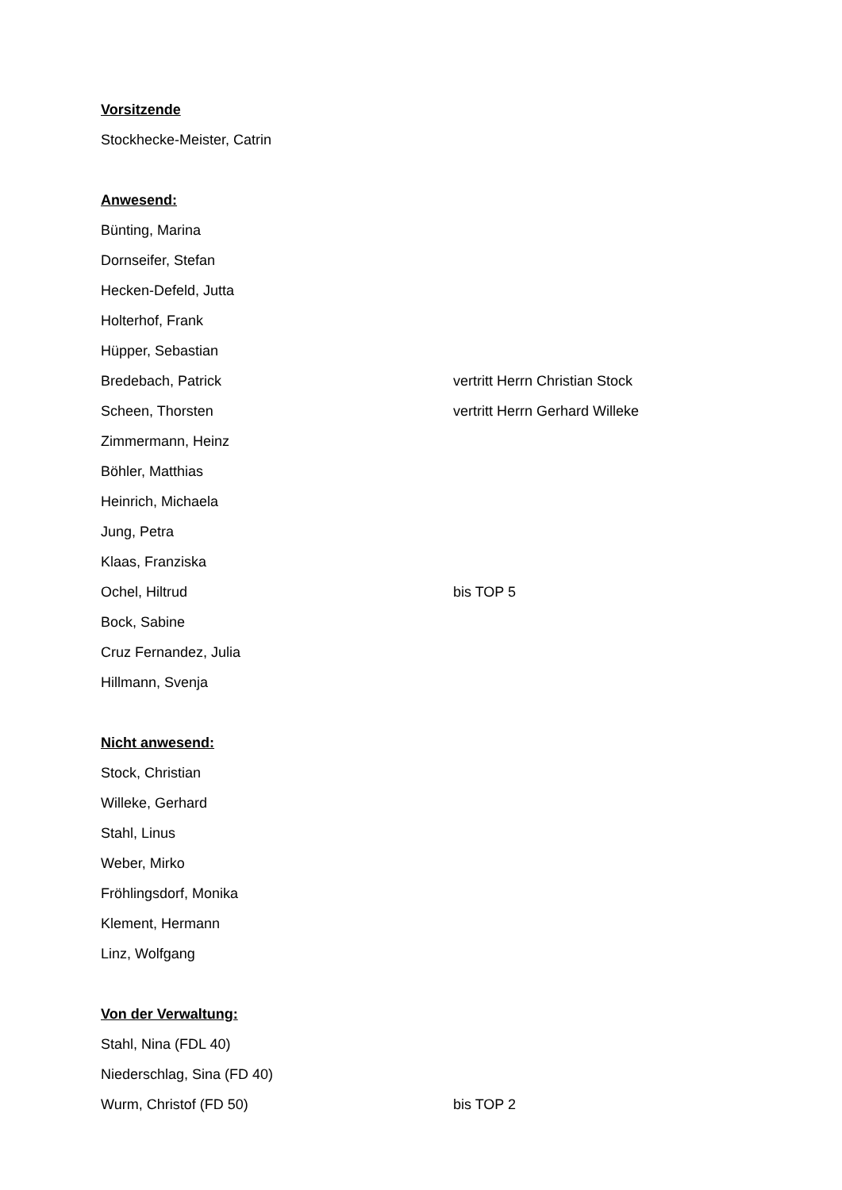Vorsitzende
Stockhecke-Meister, Catrin
Anwesend:
Bünting, Marina
Dornseifer, Stefan
Hecken-Defeld, Jutta
Holterhof, Frank
Hüpper, Sebastian
Bredebach, Patrick vertritt Herrn Christian Stock
Scheen, Thorsten vertritt Herrn Gerhard Willeke
Zimmermann, Heinz
Böhler, Matthias
Heinrich, Michaela
Jung, Petra
Klaas, Franziska
Ochel, Hiltrud bis TOP 5
Bock, Sabine
Cruz Fernandez, Julia
Hillmann, Svenja
Nicht anwesend:
Stock, Christian
Willeke, Gerhard
Stahl, Linus
Weber, Mirko
Fröhlingsdorf, Monika
Klement, Hermann
Linz, Wolfgang
Von der Verwaltung:
Stahl, Nina (FDL 40)
Niederschlag, Sina (FD 40)
Wurm, Christof (FD 50) bis TOP 2